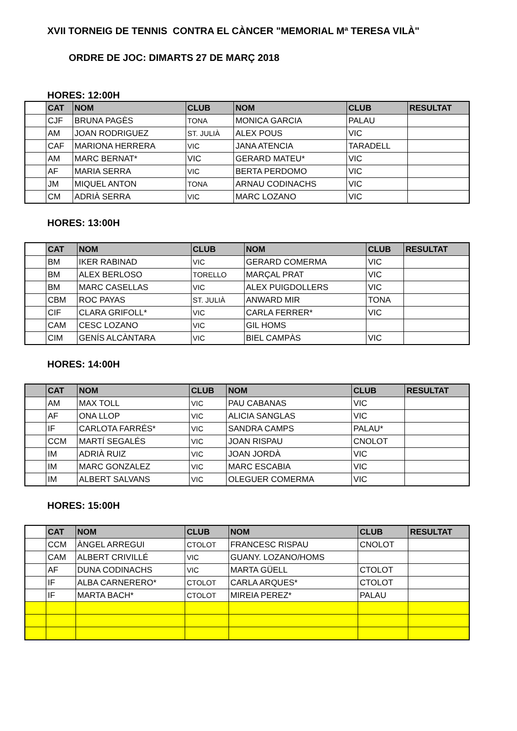XVII TORNEIG DE TENNIS CONTRA EL CÀNCER "MEMORIAL Mª TERESA VILÀ"
ORDRE DE JOC: DIMARTS 27 DE MARÇ 2018
HORES: 12:00H
| | CAT | NOM | CLUB | NOM | CLUB | RESULTAT |
| --- | --- | --- | --- | --- | --- | --- |
| | CJF | BRUNA PAGÈS | TONA | MONICA GARCIA | PALAU | |
| | AM | JOAN RODRIGUEZ | ST. JULIÀ | ALEX POUS | VIC | |
| | CAF | MARIONA HERRERA | VIC | JANA ATENCIA | TARADELL | |
| | AM | MARC BERNAT* | VIC | GERARD MATEU* | VIC | |
| | AF | MARIA SERRA | VIC | BERTA PERDOMO | VIC | |
| | JM | MIQUEL ANTON | TONA | ARNAU CODINACHS | VIC | |
| | CM | ADRIÀ SERRA | VIC | MARC LOZANO | VIC | |
HORES: 13:00H
| | CAT | NOM | CLUB | NOM | CLUB | RESULTAT |
| --- | --- | --- | --- | --- | --- | --- |
| | BM | IKER RABINAD | VIC | GERARD COMERMA | VIC | |
| | BM | ALEX BERLOSO | TORELLO | MARÇAL PRAT | VIC | |
| | BM | MARC CASELLAS | VIC | ALEX PUIGDOLLERS | VIC | |
| | CBM | ROC PAYAS | ST. JULIÀ | ANWARD MIR | TONA | |
| | CIF | CLARA GRIFOLL* | VIC | CARLA FERRER* | VIC | |
| | CAM | CESC LOZANO | VIC | GIL HOMS | | |
| | CIM | GENÍS ALCÀNTARA | VIC | BIEL CAMPÀS | VIC | |
HORES: 14:00H
| | CAT | NOM | CLUB | NOM | CLUB | RESULTAT |
| --- | --- | --- | --- | --- | --- | --- |
| | AM | MAX TOLL | VIC | PAU CABANAS | VIC | |
| | AF | ONA LLOP | VIC | ALICIA SANGLAS | VIC | |
| | IF | CARLOTA FARRÉS* | VIC | SANDRA CAMPS | PALAU* | |
| | CCM | MARTÍ SEGALÉS | VIC | JOAN RISPAU | CNOLOT | |
| | IM | ADRIÀ RUIZ | VIC | JOAN JORDÀ | VIC | |
| | IM | MARC GONZALEZ | VIC | MARC ESCABIA | VIC | |
| | IM | ALBERT SALVANS | VIC | OLEGUER COMERMA | VIC | |
HORES: 15:00H
| | CAT | NOM | CLUB | NOM | CLUB | RESULTAT |
| --- | --- | --- | --- | --- | --- | --- |
| | CCM | ÀNGEL ARREGUI | CTOLOT | FRANCESC RISPAU | CNOLOT | |
| | CAM | ALBERT CRIVILLÉ | VIC | GUANY. LOZANO/HOMS | | |
| | AF | DUNA CODINACHS | VIC | MARTA GÜELL | CTOLOT | |
| | IF | ALBA CARNERERO* | CTOLOT | CARLA ARQUES* | CTOLOT | |
| | IF | MARTA BACH* | CTOLOT | MIREIA PEREZ* | PALAU | |